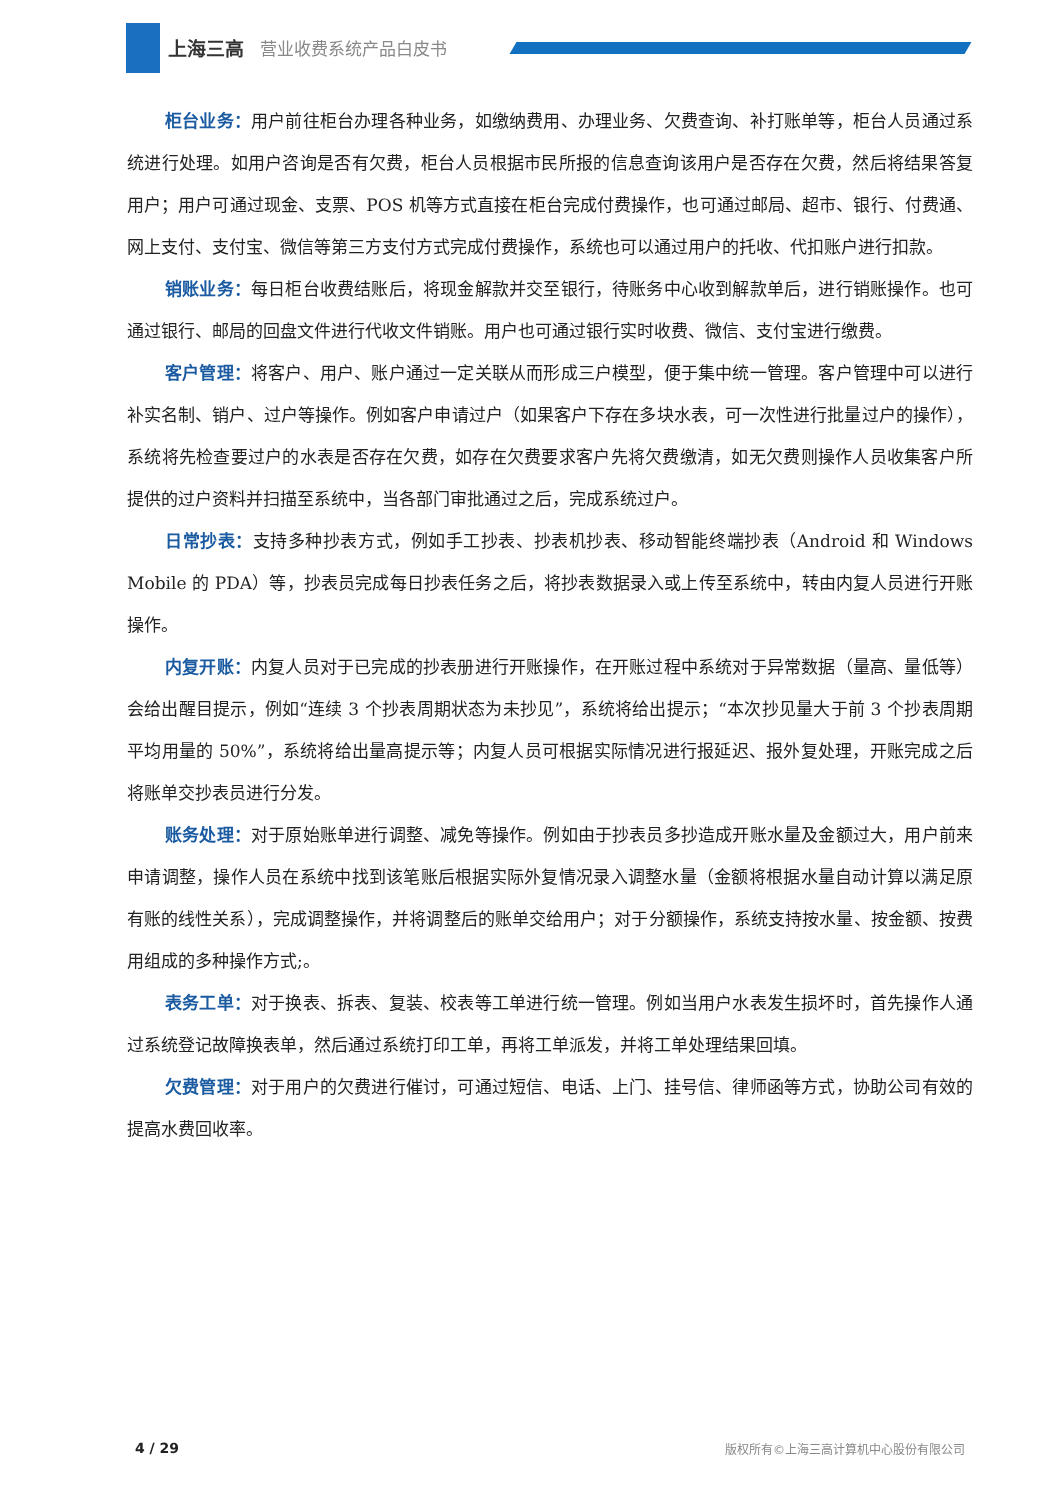上海三高 营业收费系统产品白皮书
柜台业务：用户前往柜台办理各种业务，如缴纳费用、办理业务、欠费查询、补打账单等，柜台人员通过系统进行处理。如用户咨询是否有欠费，柜台人员根据市民所报的信息查询该用户是否存在欠费，然后将结果答复用户；用户可通过现金、支票、POS 机等方式直接在柜台完成付费操作，也可通过邮局、超市、银行、付费通、网上支付、支付宝、微信等第三方支付方式完成付费操作，系统也可以通过用户的托收、代扣账户进行扣款。
销账业务：每日柜台收费结账后，将现金解款并交至银行，待账务中心收到解款单后，进行销账操作。也可通过银行、邮局的回盘文件进行代收文件销账。用户也可通过银行实时收费、微信、支付宝进行缴费。
客户管理：将客户、用户、账户通过一定关联从而形成三户模型，便于集中统一管理。客户管理中可以进行补实名制、销户、过户等操作。例如客户申请过户（如果客户下存在多块水表，可一次性进行批量过户的操作），系统将先检查要过户的水表是否存在欠费，如存在欠费要求客户先将欠费缴清，如无欠费则操作人员收集客户所提供的过户资料并扫描至系统中，当各部门审批通过之后，完成系统过户。
日常抄表：支持多种抄表方式，例如手工抄表、抄表机抄表、移动智能终端抄表（Android 和 Windows Mobile 的 PDA）等，抄表员完成每日抄表任务之后，将抄表数据录入或上传至系统中，转由内复人员进行开账操作。
内复开账：内复人员对于已完成的抄表册进行开账操作，在开账过程中系统对于异常数据（量高、量低等）会给出醒目提示，例如“连续 3 个抄表周期状态为未抄见”，系统将给出提示；“本次抄见量大于前 3 个抄表周期平均用量的 50%”，系统将给出量高提示等；内复人员可根据实际情况进行报延迟、报外复处理，开账完成之后将账单交抄表员进行分发。
账务处理：对于原始账单进行调整、减免等操作。例如由于抄表员多抄造成开账水量及金额过大，用户前来申请调整，操作人员在系统中找到该笔账后根据实际外复情况录入调整水量（金额将根据水量自动计算以满足原有账的线性关系），完成调整操作，并将调整后的账单交给用户；对于分额操作，系统支持按水量、按金额、按费用组成的多种操作方式;。
表务工单：对于换表、拆表、复装、校表等工单进行统一管理。例如当用户水表发生损坏时，首先操作人通过系统登记故障换表单，然后通过系统打印工单，再将工单派发，并将工单处理结果回填。
欠费管理：对于用户的欠费进行催讨，可通过短信、电话、上门、挂号信、律师函等方式，协助公司有效的提高水费回收率。
4 / 29 版权所有©上海三高计算机中心股份有限公司